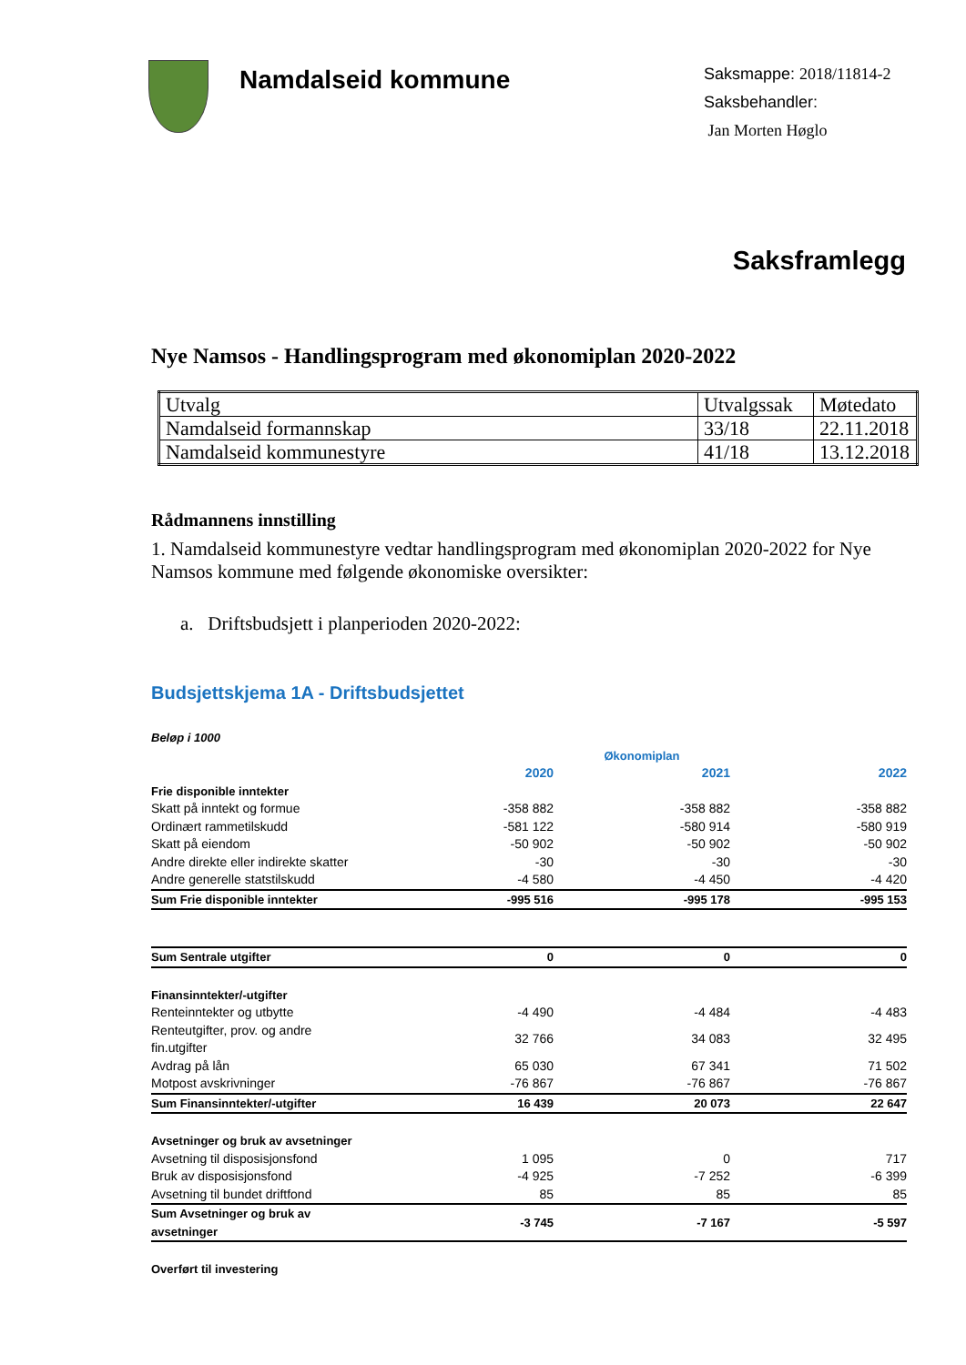Namdalseid kommune
Saksmappe: 2018/11814-2
Saksbehandler:
Jan Morten Høglo
Saksframlegg
Nye Namsos - Handlingsprogram med økonomiplan 2020-2022
| Utvalg | Utvalgssak | Møtedato |
| Namdalseid formannskap | 33/18 | 22.11.2018 |
| Namdalseid kommunestyre | 41/18 | 13.12.2018 |
Rådmannens innstilling
1. Namdalseid kommunestyre vedtar handlingsprogram med økonomiplan 2020-2022 for Nye Namsos kommune med følgende økonomiske oversikter:
a. Driftsbudsjett i planperioden 2020-2022:
Budsjettskjema 1A - Driftsbudsjettet
| Beløp i 1000 | | | |
| | | Økonomiplan | |
| | 2020 | 2021 | 2022 |
| Frie disponible inntekter | | | |
| Skatt på inntekt og formue | -358 882 | -358 882 | -358 882 |
| Ordinært rammetilskudd | -581 122 | -580 914 | -580 919 |
| Skatt på eiendom | -50 902 | -50 902 | -50 902 |
| Andre direkte eller indirekte skatter | -30 | -30 | -30 |
| Andre generelle statstilskudd | -4 580 | -4 450 | -4 420 |
| Sum Frie disponible inntekter | -995 516 | -995 178 | -995 153 |
| Sum Sentrale utgifter | 0 | 0 | 0 |
| Finansinntekter/-utgifter | | | |
| Renteinntekter og utbytte | -4 490 | -4 484 | -4 483 |
| Renteutgifter, prov. og andre fin.utgifter | 32 766 | 34 083 | 32 495 |
| Avdrag på lån | 65 030 | 67 341 | 71 502 |
| Motpost avskrivninger | -76 867 | -76 867 | -76 867 |
| Sum Finansinntekter/-utgifter | 16 439 | 20 073 | 22 647 |
| Avsetninger og bruk av avsetninger | | | |
| Avsetning til disposisjonsfond | 1 095 | 0 | 717 |
| Bruk av disposisjonsfond | -4 925 | -7 252 | -6 399 |
| Avsetning til bundet driftfond | 85 | 85 | 85 |
| Sum Avsetninger og bruk av avsetninger | -3 745 | -7 167 | -5 597 |
| Overført til investering | | | |